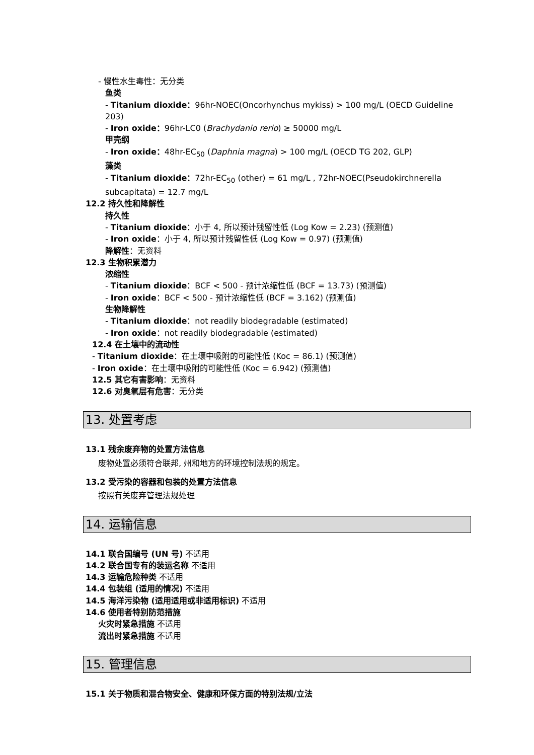- 慢性水生毒性：无分类
鱼类
- Titanium dioxide：96hr-NOEC(Oncorhynchus mykiss) > 100 mg/L (OECD Guideline 203)
- Iron oxide：96hr-LC0 (Brachydanio rerio) ≥ 50000 mg/L
甲壳纲
- Iron oxide：48hr-EC<sub>50</sub> (Daphnia magna) > 100 mg/L (OECD TG 202, GLP)
藻类
- Titanium dioxide：72hr-EC<sub>50</sub> (other) = 61 mg/L , 72hr-NOEC(Pseudokirchnerella subcapitata) = 12.7 mg/L
12.2 持久性和降解性
持久性
- Titanium dioxide：小于 4, 所以预计残留性低 (Log Kow = 2.23) (预测值)
- Iron oxide：小于 4, 所以预计残留性低 (Log Kow = 0.97) (预测值)
降解性：无资料
12.3 生物积累潜力
浓缩性
- Titanium dioxide：BCF < 500 - 预计浓缩性低 (BCF = 13.73) (预测值)
- Iron oxide：BCF < 500 - 预计浓缩性低 (BCF = 3.162) (预测值)
生物降解性
- Titanium dioxide：not readily biodegradable (estimated)
- Iron oxide：not readily biodegradable (estimated)
12.4 在土壤中的流动性
- Titanium dioxide：在土壤中吸附的可能性低 (Koc = 86.1) (预测值)
- Iron oxide：在土壤中吸附的可能性低 (Koc = 6.942) (预测值)
12.5 其它有害影响：无资料
12.6 对臭氧层有危害：无分类
13. 处置考虑
13.1 残余废弃物的处置方法信息
废物处置必须符合联邦, 州和地方的环境控制法规的规定。
13.2 受污染的容器和包装的处置方法信息
按照有关废弃管理法规处理
14. 运输信息
14.1 联合国编号 (UN 号) 不适用
14.2 联合国专有的装运名称 不适用
14.3 运输危险种类 不适用
14.4 包装组 (适用的情况) 不适用
14.5 海洋污染物 (适用适用或非适用标识) 不适用
14.6 使用者特别防范措施
火灾时紧急措施 不适用
流出时紧急措施 不适用
15. 管理信息
15.1 关于物质和混合物安全、健康和环保方面的特别法规/立法